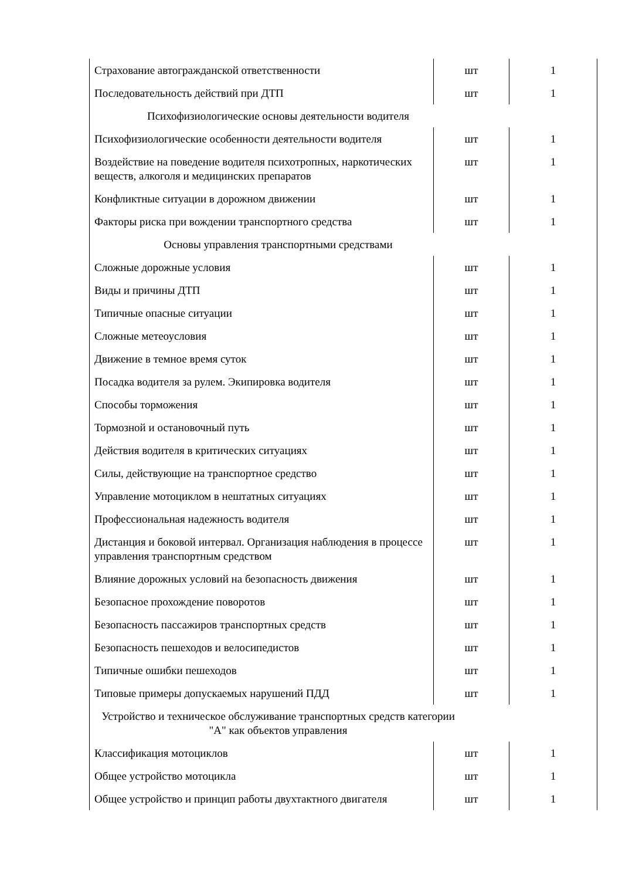| Страхование автогражданской ответственности | шт | 1 |
| Последовательность действий при ДТП | шт | 1 |
| Психофизиологические основы деятельности водителя | | |
| Психофизиологические особенности деятельности водителя | шт | 1 |
| Воздействие на поведение водителя психотропных, наркотических веществ, алкоголя и медицинских препаратов | шт | 1 |
| Конфликтные ситуации в дорожном движении | шт | 1 |
| Факторы риска при вождении транспортного средства | шт | 1 |
| Основы управления транспортными средствами | | |
| Сложные дорожные условия | шт | 1 |
| Виды и причины ДТП | шт | 1 |
| Типичные опасные ситуации | шт | 1 |
| Сложные метеоусловия | шт | 1 |
| Движение в темное время суток | шт | 1 |
| Посадка водителя за рулем. Экипировка водителя | шт | 1 |
| Способы торможения | шт | 1 |
| Тормозной и остановочный путь | шт | 1 |
| Действия водителя в критических ситуациях | шт | 1 |
| Силы, действующие на транспортное средство | шт | 1 |
| Управление мотоциклом в нештатных ситуациях | шт | 1 |
| Профессиональная надежность водителя | шт | 1 |
| Дистанция и боковой интервал. Организация наблюдения в процессе управления транспортным средством | шт | 1 |
| Влияние дорожных условий на безопасность движения | шт | 1 |
| Безопасное прохождение поворотов | шт | 1 |
| Безопасность пассажиров транспортных средств | шт | 1 |
| Безопасность пешеходов и велосипедистов | шт | 1 |
| Типичные ошибки пешеходов | шт | 1 |
| Типовые примеры допускаемых нарушений ПДД | шт | 1 |
| Устройство и техническое обслуживание транспортных средств категории "А" как объектов управления | | |
| Классификация мотоциклов | шт | 1 |
| Общее устройство мотоцикла | шт | 1 |
| Общее устройство и принцип работы двухтактного двигателя | шт | 1 |